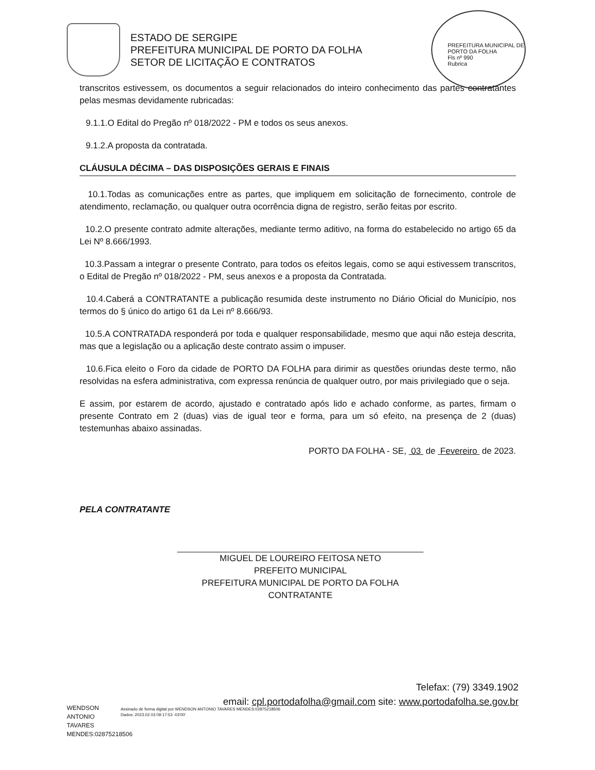ESTADO DE SERGIPE
PREFEITURA MUNICIPAL DE PORTO DA FOLHA
SETOR DE LICITAÇÃO E CONTRATOS
PREFEITURA MUNICIPAL DE PORTO DA FOLHA
Fls nº 990
Rubrica
transcritos estivessem, os documentos a seguir relacionados do inteiro conhecimento das partes contratantes pelas mesmas devidamente rubricadas:
9.1.1.O Edital do Pregão nº 018/2022 - PM e todos os seus anexos.
9.1.2.A proposta da contratada.
CLÁUSULA DÉCIMA – DAS DISPOSIÇÕES GERAIS E FINAIS
10.1.Todas as comunicações entre as partes, que impliquem em solicitação de fornecimento, controle de atendimento, reclamação, ou qualquer outra ocorrência digna de registro, serão feitas por escrito.
10.2.O presente contrato admite alterações, mediante termo aditivo, na forma do estabelecido no artigo 65 da Lei Nº 8.666/1993.
10.3.Passam a integrar o presente Contrato, para todos os efeitos legais, como se aqui estivessem transcritos, o Edital de Pregão nº 018/2022 - PM, seus anexos e a proposta da Contratada.
10.4.Caberá a CONTRATANTE a publicação resumida deste instrumento no Diário Oficial do Município, nos termos do § único do artigo 61 da Lei nº 8.666/93.
10.5.A CONTRATADA responderá por toda e qualquer responsabilidade, mesmo que aqui não esteja descrita, mas que a legislação ou a aplicação deste contrato assim o impuser.
10.6.Fica eleito o Foro da cidade de PORTO DA FOLHA para dirimir as questões oriundas deste termo, não resolvidas na esfera administrativa, com expressa renúncia de qualquer outro, por mais privilegiado que o seja.
E assim, por estarem de acordo, ajustado e contratado após lido e achado conforme, as partes, firmam o presente Contrato em 2 (duas) vias de igual teor e forma, para um só efeito, na presença de 2 (duas) testemunhas abaixo assinadas.
PORTO DA FOLHA - SE, 03 de Fevereiro de 2023.
PELA CONTRATANTE
MIGUEL DE LOUREIRO FEITOSA NETO
PREFEITO MUNICIPAL
PREFEITURA MUNICIPAL DE PORTO DA FOLHA
CONTRATANTE
Telefax: (79) 3349.1902
email: cpl.portodafolha@gmail.com site: www.portodafolha.se.gov.br
WENDSON ANTONIO TAVARES MENDES:02875218506
Assinado de forma digital por WENDSON ANTONIO TAVARES MENDES:02875218506
Dados: 2023.02.03 09:17:53 -03'00'